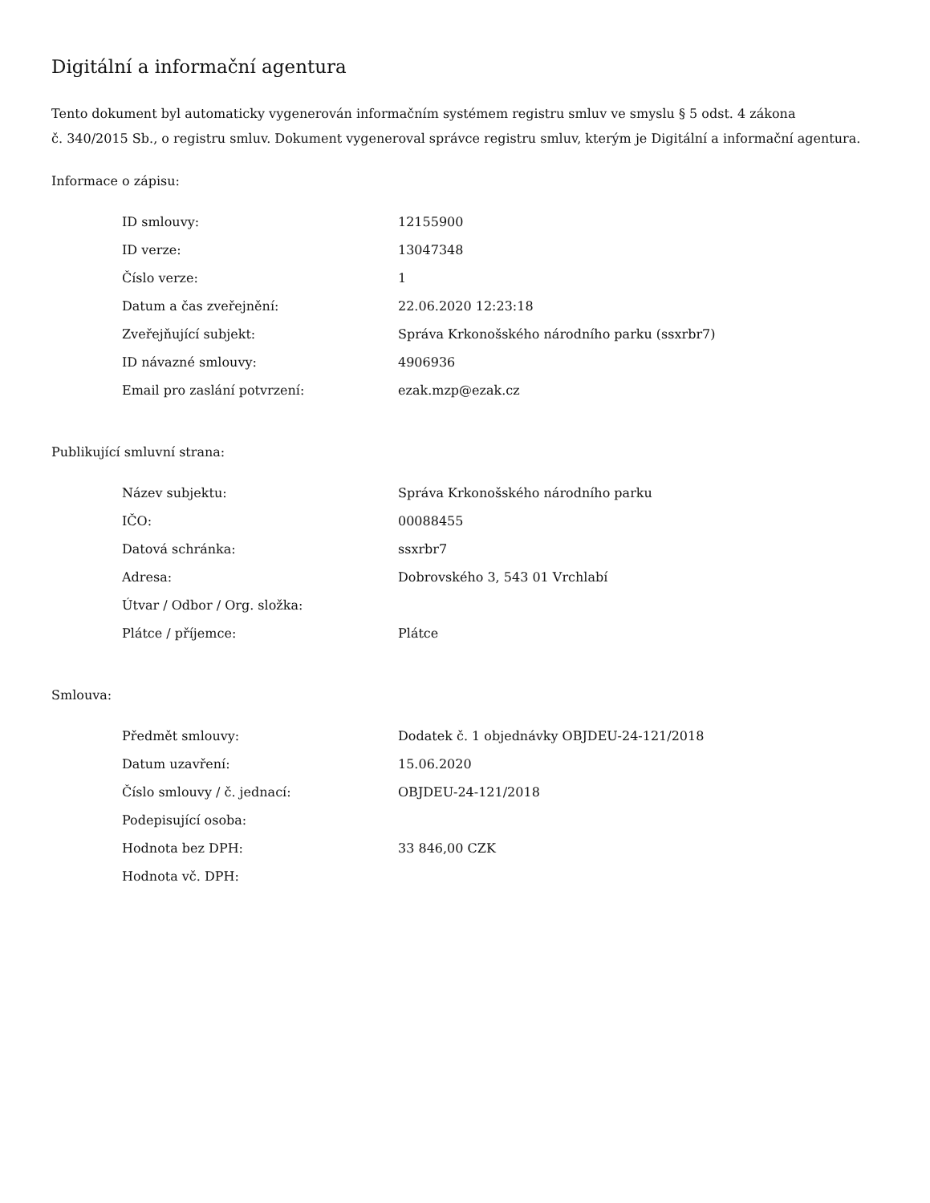Digitální a informační agentura
Tento dokument byl automaticky vygenerován informačním systémem registru smluv ve smyslu § 5 odst. 4 zákona
č. 340/2015 Sb., o registru smluv. Dokument vygeneroval správce registru smluv, kterým je Digitální a informační agentura.
Informace o zápisu:
| ID smlouvy: | 12155900 |
| ID verze: | 13047348 |
| Číslo verze: | 1 |
| Datum a čas zveřejnění: | 22.06.2020 12:23:18 |
| Zveřejňující subjekt: | Správa Krkonošského národního parku (ssxrbr7) |
| ID návazné smlouvy: | 4906936 |
| Email pro zaslání potvrzení: | ezak.mzp@ezak.cz |
Publikující smluvní strana:
| Název subjektu: | Správa Krkonošského národního parku |
| IČO: | 00088455 |
| Datová schránka: | ssxrbr7 |
| Adresa: | Dobrovského 3, 543 01 Vrchlabí |
| Útvar / Odbor / Org. složka: | |
| Plátce / příjemce: | Plátce |
Smlouva:
| Předmět smlouvy: | Dodatek č. 1 objednávky OBJDEU-24-121/2018 |
| Datum uzavření: | 15.06.2020 |
| Číslo smlouvy / č. jednací: | OBJDEU-24-121/2018 |
| Podepisující osoba: | |
| Hodnota bez DPH: | 33 846,00 CZK |
| Hodnota vč. DPH: | |